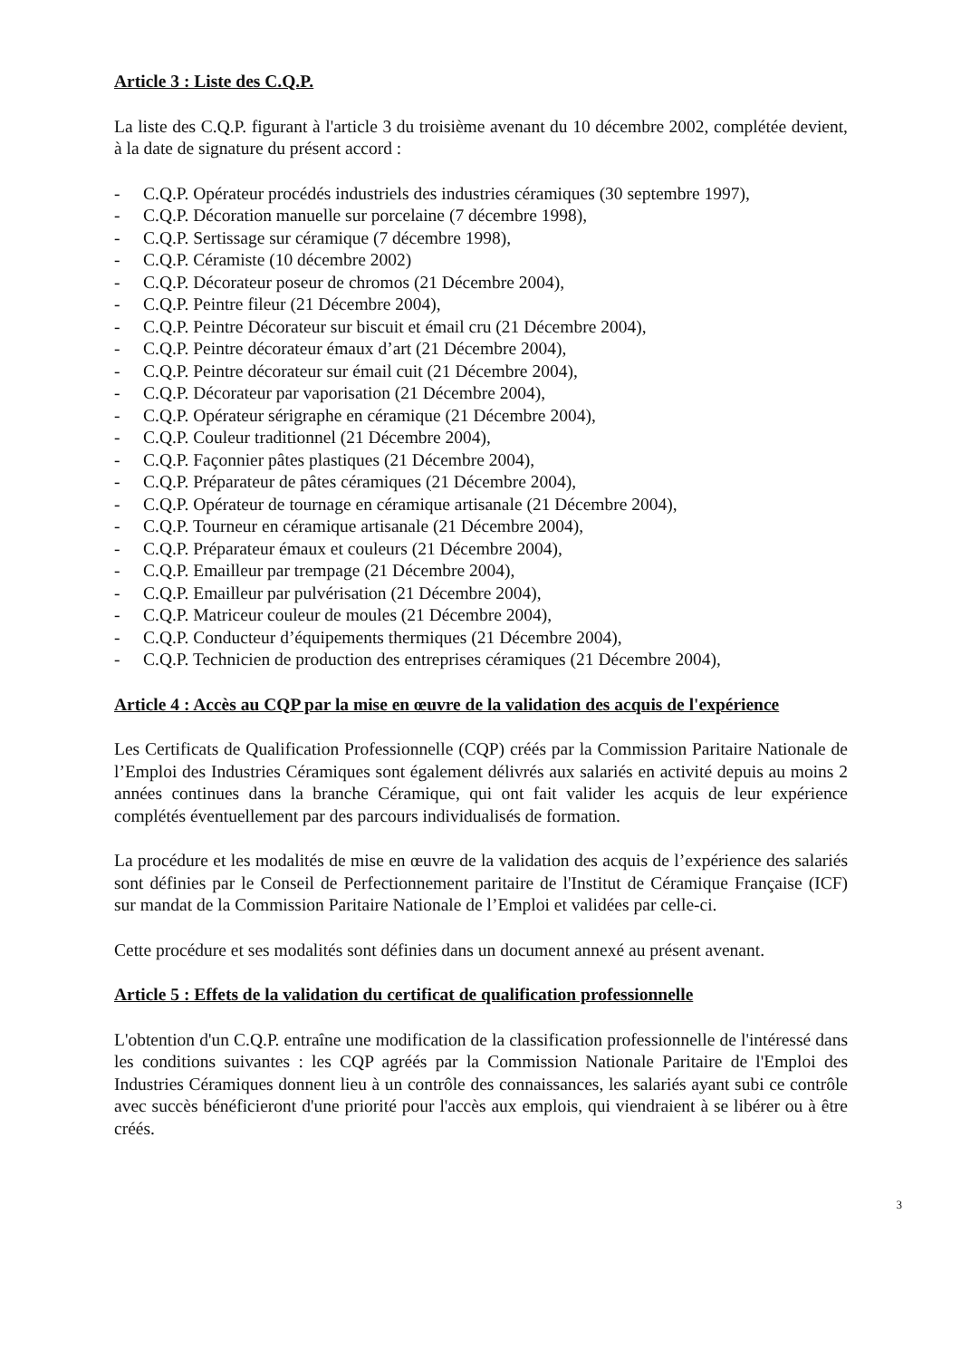Article 3 : Liste des C.Q.P.
La liste des C.Q.P. figurant à l'article 3 du troisième avenant du 10 décembre 2002, complétée devient, à la date de signature du présent accord :
- C.Q.P. Opérateur procédés industriels des industries céramiques (30 septembre 1997),
- C.Q.P. Décoration manuelle sur porcelaine (7 décembre 1998),
- C.Q.P. Sertissage sur céramique (7 décembre 1998),
- C.Q.P. Céramiste (10 décembre 2002)
- C.Q.P. Décorateur poseur de chromos (21 Décembre 2004),
- C.Q.P. Peintre fileur (21 Décembre 2004),
- C.Q.P. Peintre Décorateur sur biscuit et émail cru (21 Décembre 2004),
- C.Q.P. Peintre décorateur émaux d’art (21 Décembre 2004),
- C.Q.P. Peintre décorateur sur émail cuit (21 Décembre 2004),
- C.Q.P. Décorateur par vaporisation (21 Décembre 2004),
- C.Q.P. Opérateur sérigraphe en céramique (21 Décembre 2004),
- C.Q.P. Couleur traditionnel (21 Décembre 2004),
- C.Q.P. Façonnier pâtes plastiques (21 Décembre 2004),
- C.Q.P. Préparateur de pâtes céramiques (21 Décembre 2004),
- C.Q.P. Opérateur de tournage en céramique artisanale (21 Décembre 2004),
- C.Q.P. Tourneur en céramique artisanale (21 Décembre 2004),
- C.Q.P. Préparateur émaux et couleurs (21 Décembre 2004),
- C.Q.P. Emailleur par trempage (21 Décembre 2004),
- C.Q.P. Emailleur par pulvérisation (21 Décembre 2004),
- C.Q.P. Matriceur couleur de moules (21 Décembre 2004),
- C.Q.P. Conducteur d’équipements thermiques (21 Décembre 2004),
- C.Q.P. Technicien de production des entreprises céramiques (21 Décembre 2004),
Article 4 : Accès au CQP par la mise en œuvre de la validation des acquis de l'expérience
Les Certificats de Qualification Professionnelle (CQP) créés par la Commission Paritaire Nationale de l’Emploi des Industries Céramiques sont également délivrés aux salariés en activité depuis au moins 2 années continues dans la branche Céramique, qui ont fait valider les acquis de leur expérience complétés éventuellement par des parcours individualisés de formation.
La procédure et les modalités de mise en œuvre de la validation des acquis de l’expérience des salariés sont définies par le Conseil de Perfectionnement paritaire de l'Institut de Céramique Française (ICF) sur mandat de la Commission Paritaire Nationale de l’Emploi et validées par celle-ci.
Cette procédure et ses modalités sont définies dans un document annexé au présent avenant.
Article 5 : Effets de la validation du certificat de qualification professionnelle
L'obtention d'un C.Q.P. entraîne une modification de la classification professionnelle de l'intéressé dans les conditions suivantes : les CQP agréés par la Commission Nationale Paritaire de l'Emploi des Industries Céramiques donnent lieu à un contrôle des connaissances, les salariés ayant subi ce contrôle avec succès bénéficieront d'une priorité pour l'accès aux emplois, qui viendraient à se libérer ou à être créés.
3